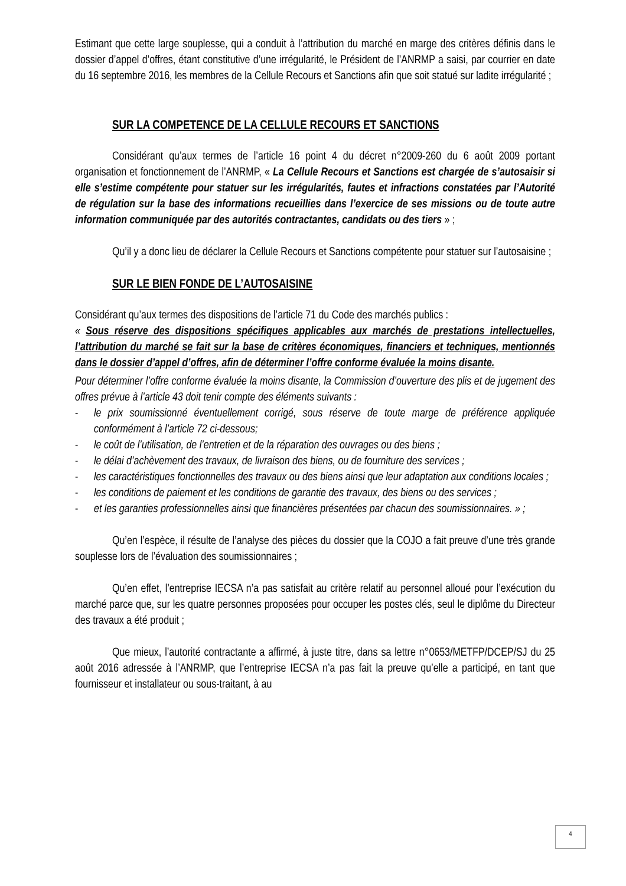Estimant que cette large souplesse, qui a conduit à l’attribution du marché en marge des critères définis dans le dossier d’appel d’offres, étant constitutive d’une irrégularité, le Président de l’ANRMP a saisi, par courrier en date du 16 septembre 2016, les membres de la Cellule Recours et Sanctions afin que soit statué sur ladite irrégularité ;
SUR LA COMPETENCE DE LA CELLULE RECOURS ET SANCTIONS
Considérant qu’aux termes de l’article 16 point 4 du décret n°2009-260 du 6 août 2009 portant organisation et fonctionnement de l’ANRMP, « La Cellule Recours et Sanctions est chargée de s’autosaisir si elle s’estime compétente pour statuer sur les irrégularités, fautes et infractions constatées par l’Autorité de régulation sur la base des informations recueillies dans l’exercice de ses missions ou de toute autre information communiquée par des autorités contractantes, candidats ou des tiers » ;
Qu’il y a donc lieu de déclarer la Cellule Recours et Sanctions compétente pour statuer sur l’autosaisine ;
SUR LE BIEN FONDE DE L’AUTOSAISINE
Considérant qu’aux termes des dispositions de l’article 71 du Code des marchés publics :
« Sous réserve des dispositions spécifiques applicables aux marchés de prestations intellectuelles, l’attribution du marché se fait sur la base de critères économiques, financiers et techniques, mentionnés dans le dossier d’appel d’offres, afin de déterminer l’offre conforme évaluée la moins disante.
Pour déterminer l’offre conforme évaluée la moins disante, la Commission d’ouverture des plis et de jugement des offres prévue à l’article 43 doit tenir compte des éléments suivants :
- le prix soumissionné éventuellement corrigé, sous réserve de toute marge de préférence appliquée conformément à l’article 72 ci-dessous;
- le coût de l’utilisation, de l’entretien et de la réparation des ouvrages ou des biens ;
- le délai d’achèvement des travaux, de livraison des biens, ou de fourniture des services ;
- les caractéristiques fonctionnelles des travaux ou des biens ainsi que leur adaptation aux conditions locales ;
- les conditions de paiement et les conditions de garantie des travaux, des biens ou des services ;
- et les garanties professionnelles ainsi que financières présentées par chacun des soumissionnaires. » ;
Qu’en l’espèce, il résulte de l’analyse des pièces du dossier que la COJO a fait preuve d’une très grande souplesse lors de l’évaluation des soumissionnaires ;
Qu’en effet, l’entreprise IECSA n’a pas satisfait au critère relatif au personnel alloué pour l’exécution du marché parce que, sur les quatre personnes proposées pour occuper les postes clés, seul le diplôme du Directeur des travaux a été produit ;
Que mieux, l’autorité contractante a affirmé, à juste titre, dans sa lettre n°0653/METFP/DCEP/SJ du 25 août 2016 adressée à l’ANRMP, que l’entreprise IECSA n’a pas fait la preuve qu’elle a participé, en tant que fournisseur et installateur ou sous-traitant, à au
4